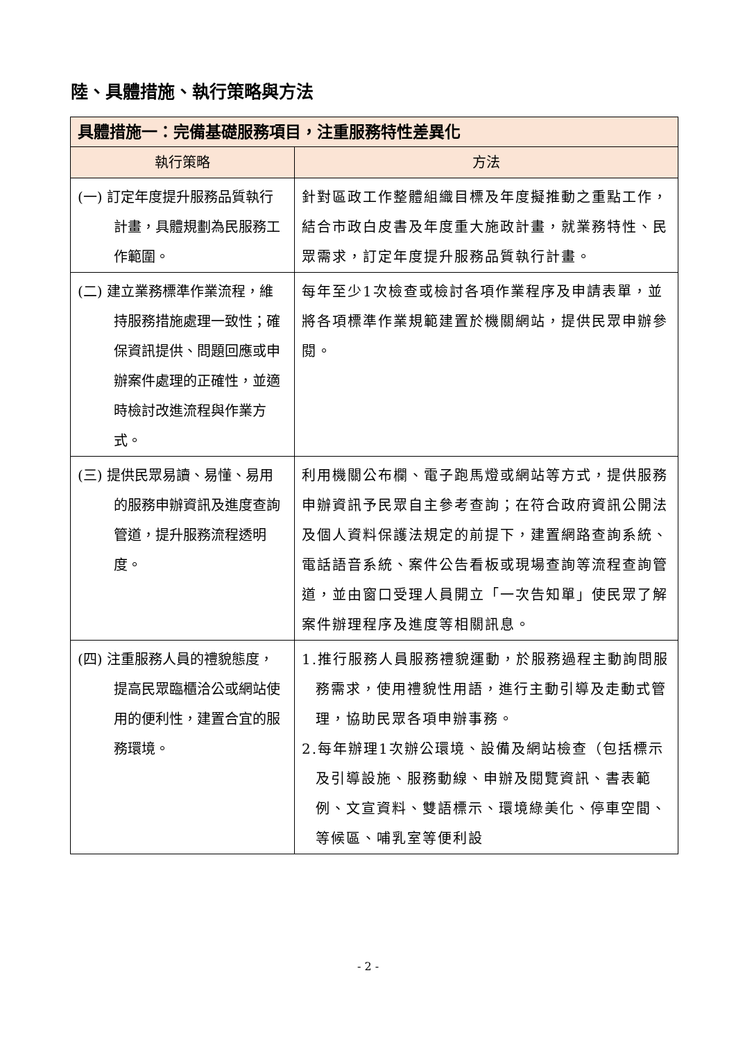陸、具體措施、執行策略與方法
| 具體措施一：完備基礎服務項目，注重服務特性差異化 | |
| --- | --- |
| 執行策略 | 方法 |
| (一) 訂定年度提升服務品質執行計畫，具體規劃為民服務工作範圍。 | 針對區政工作整體組織目標及年度擬推動之重點工作，結合市政白皮書及年度重大施政計畫，就業務特性、民眾需求，訂定年度提升服務品質執行計畫。 |
| (二) 建立業務標準作業流程，維持服務措施處理一致性；確保資訊提供、問題回應或申辦案件處理的正確性，並適時檢討改進流程與作業方式。 | 每年至少1次檢查或檢討各項作業程序及申請表單，並將各項標準作業規範建置於機關網站，提供民眾申辦參閱。 |
| (三) 提供民眾易讀、易懂、易用的服務申辦資訊及進度查詢管道，提升服務流程透明度。 | 利用機關公布欄、電子跑馬燈或網站等方式，提供服務申辦資訊予民眾自主參考查詢；在符合政府資訊公開法及個人資料保護法規定的前提下，建置網路查詢系統、電話語音系統、案件公告看板或現場查詢等流程查詢管道，並由窗口受理人員開立「一次告知單」使民眾了解案件辦理程序及進度等相關訊息。 |
| (四) 注重服務人員的禮貌態度，提高民眾臨櫃洽公或網站使用的便利性，建置合宜的服務環境。 | 1.推行服務人員服務禮貌運動，於服務過程主動詢問服務需求，使用禮貌性用語，進行主動引導及走動式管理，協助民眾各項申辦事務。 2.每年辦理1次辦公環境、設備及網站檢查（包括標示及引導設施、服務動線、申辦及閱覽資訊、書表範例、文宣資料、雙語標示、環境綠美化、停車空間、等候區、哺乳室等便利設 |
- 2 -